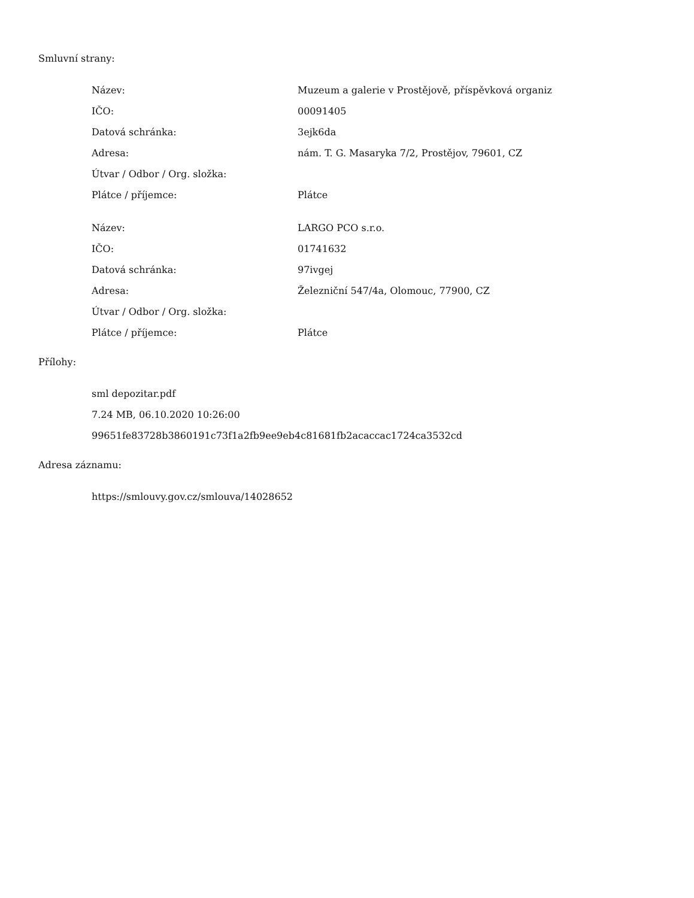Smluvní strany:
| Název: | Muzeum a galerie v Prostějově, příspěvková organiz |
| IČO: | 00091405 |
| Datová schránka: | 3ejk6da |
| Adresa: | nám. T. G. Masaryka 7/2, Prostějov, 79601, CZ |
| Útvar / Odbor / Org. složka: | |
| Plátce / příjemce: | Plátce |
| Název: | LARGO PCO s.r.o. |
| IČO: | 01741632 |
| Datová schránka: | 97ivgej |
| Adresa: | Železniční 547/4a, Olomouc, 77900, CZ |
| Útvar / Odbor / Org. složka: | |
| Plátce / příjemce: | Plátce |
Přílohy:
sml depozitar.pdf
7.24 MB, 06.10.2020 10:26:00
99651fe83728b3860191c73f1a2fb9ee9eb4c81681fb2acaccac1724ca3532cd
Adresa záznamu:
https://smlouvy.gov.cz/smlouva/14028652